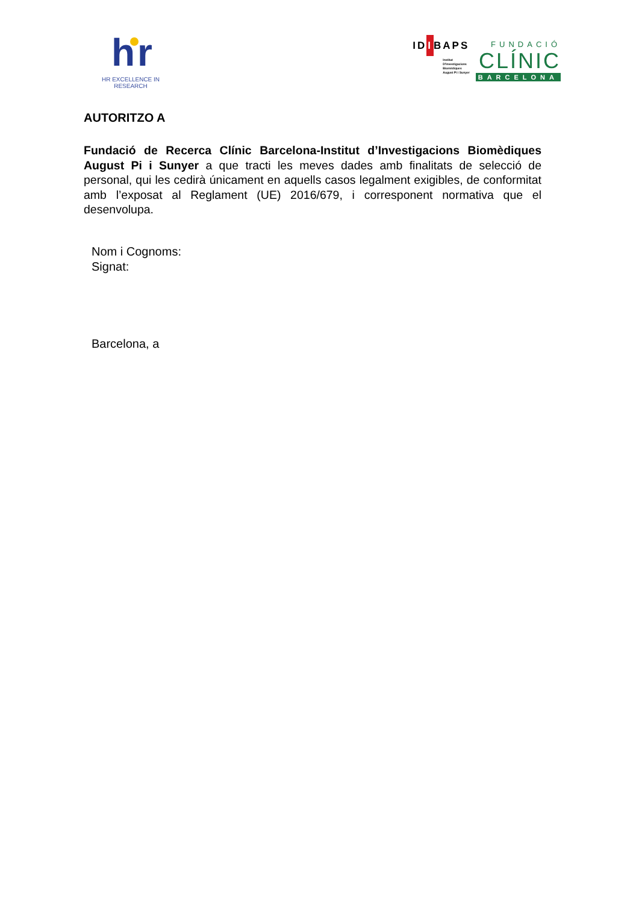h r
HR EXCELLENCE IN RESEARCH
IDIBAPS
Institut
D'Investigacions
Biomèdiques
August Pi i Sunyer
FUNDACIÓ
CLÍNIC
BARCELONA
AUTORITZO A
Fundació de Recerca Clínic Barcelona-Institut d’Investigacions Biomèdiques August Pi i Sunyer a que tracti les meves dades amb finalitats de selecció de personal, qui les cedirà únicament en aquells casos legalment exigibles, de conformitat amb l’exposat al Reglament (UE) 2016/679, i corresponent normativa que el desenvolupa.
Nom i Cognoms:
Signat:
Barcelona, a